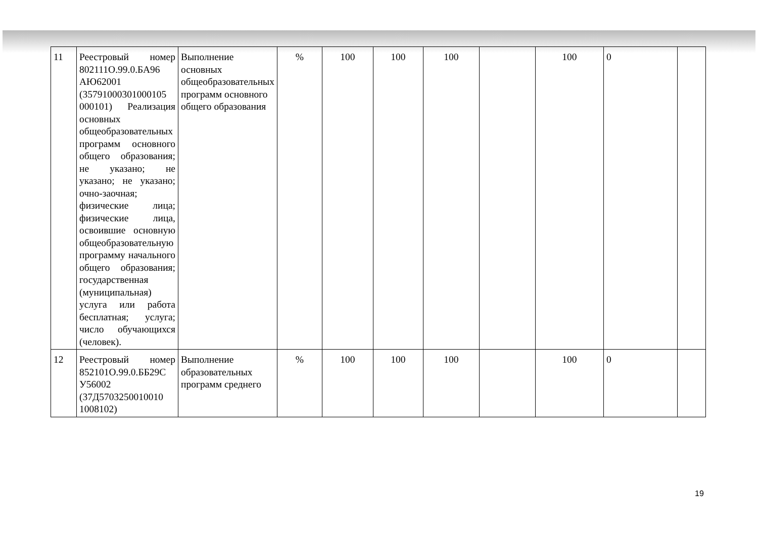| 11 | Реестровый номер 802111О.99.0.БА96 АЮ62001 (35791000301000105 000101) Реализация основных общеобразовательных программ основного общего образования; не указано; не указано; не указано; очно-заочная; физические лица; физические лица, освоившие основную общеобразовательную программу начального общего образования; государственная (муниципальная) услуга или работа бесплатная; услуга; число обучающихся (человек). | Выполнение основных общеобразовательных программ основного общего образования | % | 100 | 100 | 100 | | 100 | 0 | |
| 12 | Реестровый номер 852101О.99.0.ББ29С У56002 (37Д5703250010010 1008102) | Выполнение образовательных программ среднего | % | 100 | 100 | 100 | | 100 | 0 | |
19